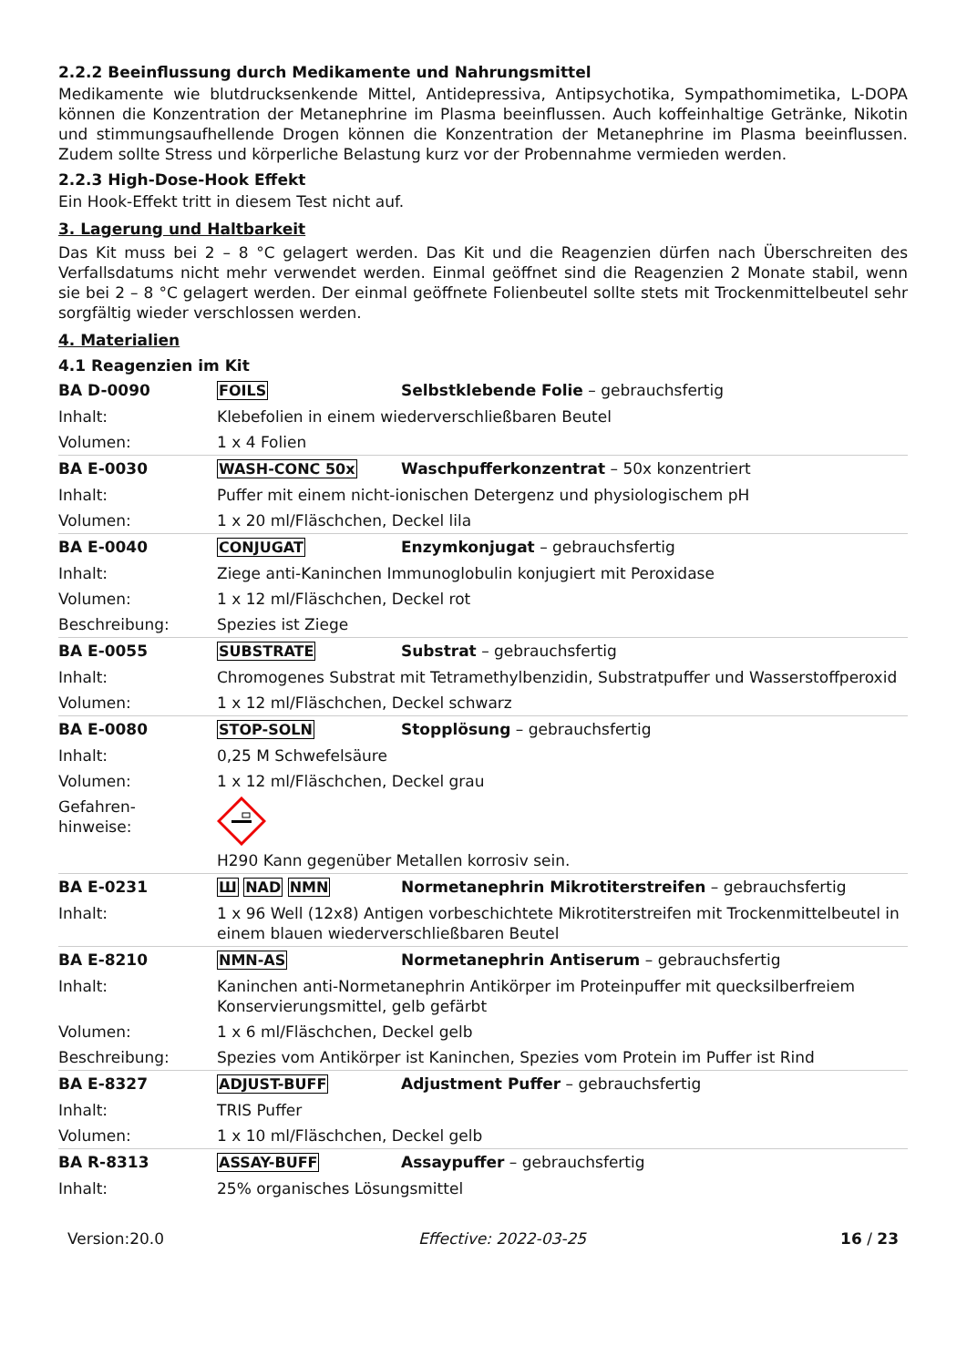2.2.2 Beeinflussung durch Medikamente und Nahrungsmittel
Medikamente wie blutdrucksenkende Mittel, Antidepressiva, Antipsychotika, Sympathomimetika, L-DOPA können die Konzentration der Metanephrine im Plasma beeinflussen. Auch koffeinhaltige Getränke, Nikotin und stimmungsaufhellende Drogen können die Konzentration der Metanephrine im Plasma beeinflussen. Zudem sollte Stress und körperliche Belastung kurz vor der Probennahme vermieden werden.
2.2.3 High-Dose-Hook Effekt
Ein Hook-Effekt tritt in diesem Test nicht auf.
3. Lagerung und Haltbarkeit
Das Kit muss bei 2 – 8 °C gelagert werden. Das Kit und die Reagenzien dürfen nach Überschreiten des Verfallsdatums nicht mehr verwendet werden. Einmal geöffnet sind die Reagenzien 2 Monate stabil, wenn sie bei 2 – 8 °C gelagert werden. Der einmal geöffnete Folienbeutel sollte stets mit Trockenmittelbeutel sehr sorgfältig wieder verschlossen werden.
4. Materialien
4.1 Reagenzien im Kit
| BA D-0090 | FOILS | Selbstklebende Folie – gebrauchsfertig |
| Inhalt: | Klebefolien in einem wiederverschließbaren Beutel | |
| Volumen: | 1 x 4 Folien | |
| BA E-0030 | WASH-CONC 50x | Waschpufferkonzentrat – 50x konzentriert |
| Inhalt: | Puffer mit einem nicht-ionischen Detergenz und physiologischem pH | |
| Volumen: | 1 x 20 ml/Fläschchen, Deckel lila | |
| BA E-0040 | CONJUGAT | Enzymkonjugat – gebrauchsfertig |
| Inhalt: | Ziege anti-Kaninchen Immunoglobulin konjugiert mit Peroxidase | |
| Volumen: | 1 x 12 ml/Fläschchen, Deckel rot | |
| Beschreibung: | Spezies ist Ziege | |
| BA E-0055 | SUBSTRATE | Substrat – gebrauchsfertig |
| Inhalt: | Chromogenes Substrat mit Tetramethylbenzidin, Substratpuffer und Wasserstoffperoxid | |
| Volumen: | 1 x 12 ml/Fläschchen, Deckel schwarz | |
| BA E-0080 | STOP-SOLN | Stopplösung – gebrauchsfertig |
| Inhalt: | 0,25 M Schwefelsäure | |
| Volumen: | 1 x 12 ml/Fläschchen, Deckel grau | |
| Gefahren- hinweise: | H290 Kann gegenüber Metallen korrosiv sein. | |
| BA E-0231 | Ш NAD NMN | Normetanephrin Mikrotiterstreifen – gebrauchsfertig |
| Inhalt: | 1 x 96 Well (12x8) Antigen vorbeschichtete Mikrotiterstreifen mit Trockenmittelbeutel in einem blauen wiederverschließbaren Beutel | |
| BA E-8210 | NMN-AS | Normetanephrin Antiserum – gebrauchsfertig |
| Inhalt: | Kaninchen anti-Normetanephrin Antikörper im Proteinpuffer mit quecksilberfreiem Konservierungsmittel, gelb gefärbt | |
| Volumen: | 1 x 6 ml/Fläschchen, Deckel gelb | |
| Beschreibung: | Spezies vom Antikörper ist Kaninchen, Spezies vom Protein im Puffer ist Rind | |
| BA E-8327 | ADJUST-BUFF | Adjustment Puffer – gebrauchsfertig |
| Inhalt: | TRIS Puffer | |
| Volumen: | 1 x 10 ml/Fläschchen, Deckel gelb | |
| BA R-8313 | ASSAY-BUFF | Assaypuffer – gebrauchsfertig |
| Inhalt: | 25% organisches Lösungsmittel | |
Version:20.0 Effective: 2022-03-25 16 / 23